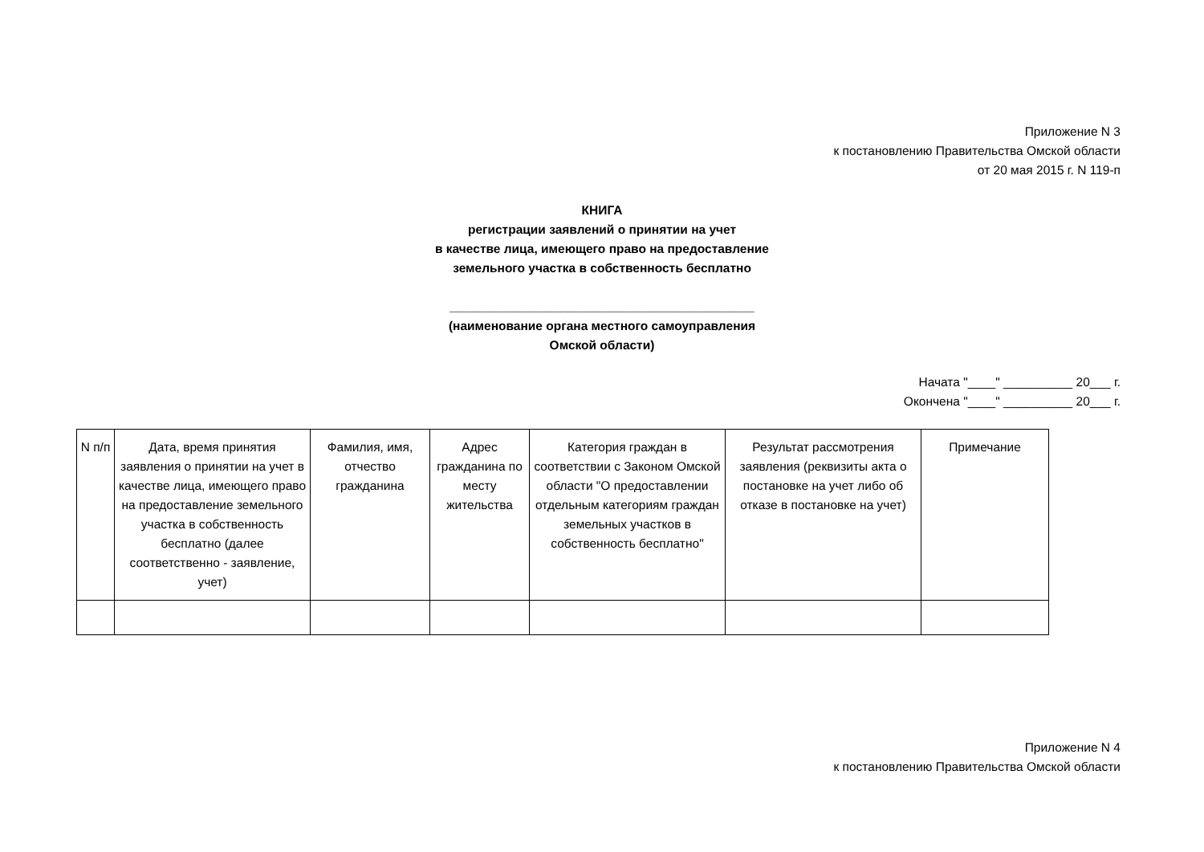Приложение N 3
к постановлению Правительства Омской области
от 20 мая 2015 г. N 119-п
КНИГА
регистрации заявлений о принятии на учет
в качестве лица, имеющего право на предоставление
земельного участка в собственность бесплатно
____________________________________________
(наименование органа местного самоуправления
Омской области)
Начата "____" __________ 20___ г.
Окончена "____" __________ 20___ г.
| N п/п | Дата, время принятия заявления о принятии на учет в качестве лица, имеющего право на предоставление земельного участка в собственность бесплатно (далее соответственно - заявление, учет) | Фамилия, имя, отчество гражданина | Адрес гражданина по месту жительства | Категория граждан в соответствии с Законом Омской области "О предоставлении отдельным категориям граждан земельных участков в собственность бесплатно" | Результат рассмотрения заявления (реквизиты акта о постановке на учет либо об отказе в постановке на учет) | Примечание |
| --- | --- | --- | --- | --- | --- | --- |
Приложение N 4
к постановлению Правительства Омской области